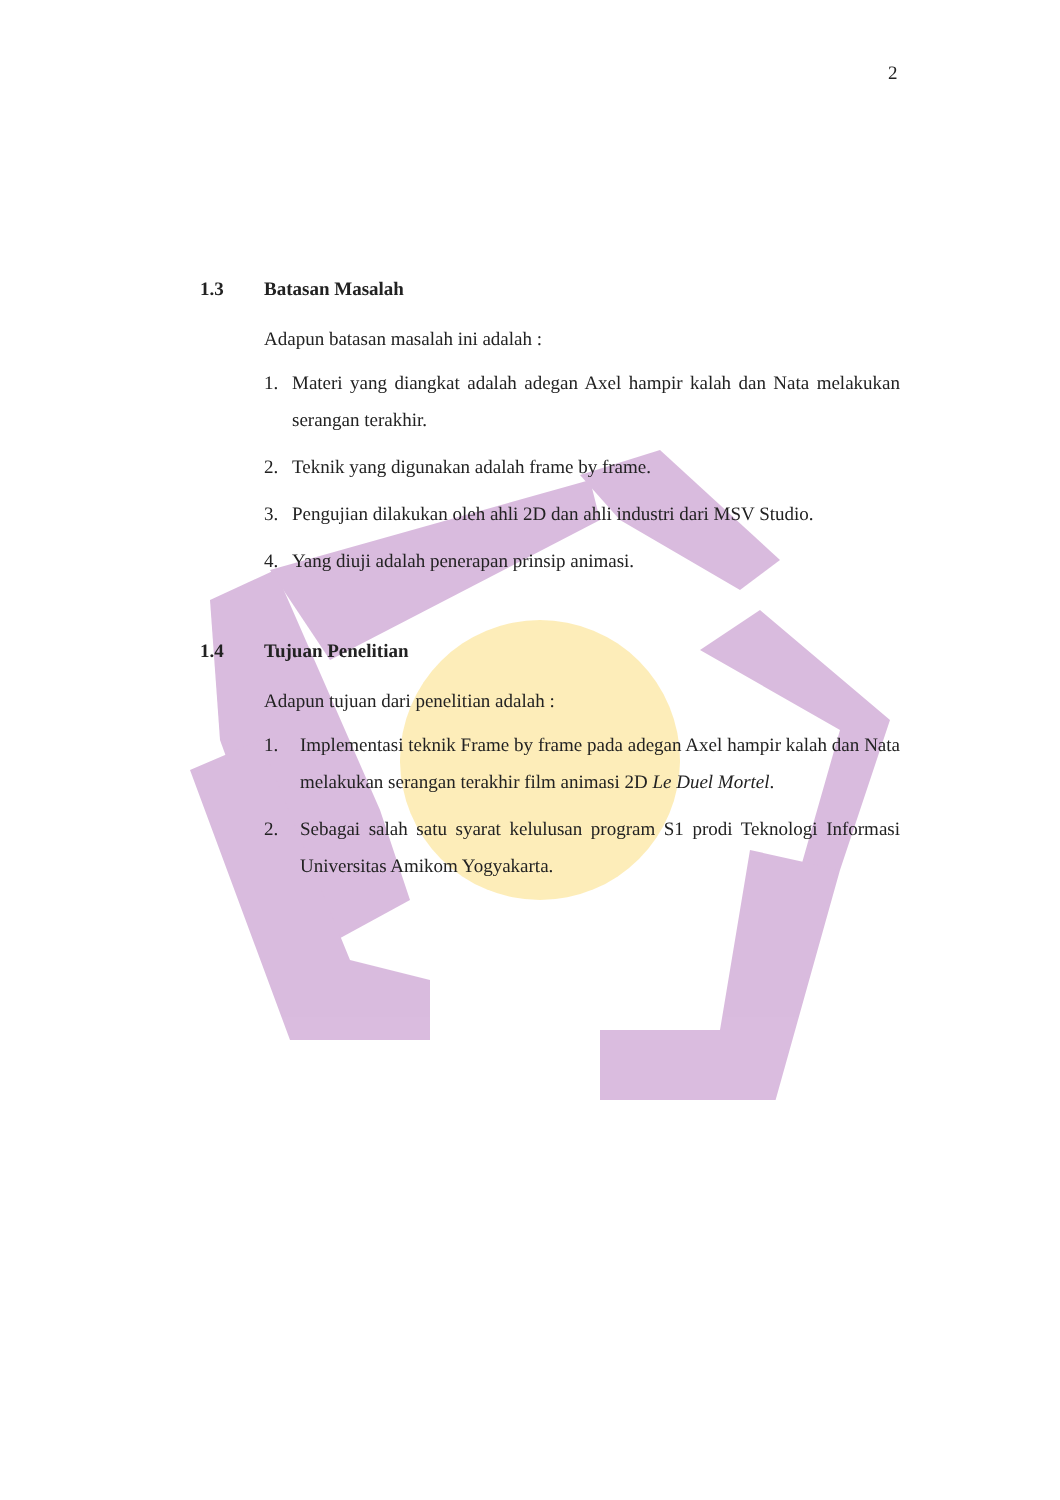2
1.3 Batasan Masalah
Adapun batasan masalah ini adalah :
1. Materi yang diangkat adalah adegan Axel hampir kalah dan Nata melakukan serangan terakhir.
2. Teknik yang digunakan adalah frame by frame.
3. Pengujian dilakukan oleh ahli 2D dan ahli industri dari MSV Studio.
4. Yang diuji adalah penerapan prinsip animasi.
1.4 Tujuan Penelitian
Adapun tujuan dari penelitian adalah :
1. Implementasi teknik Frame by frame pada adegan Axel hampir kalah dan Nata melakukan serangan terakhir film animasi 2D Le Duel Mortel.
2. Sebagai salah satu syarat kelulusan program S1 prodi Teknologi Informasi Universitas Amikom Yogyakarta.